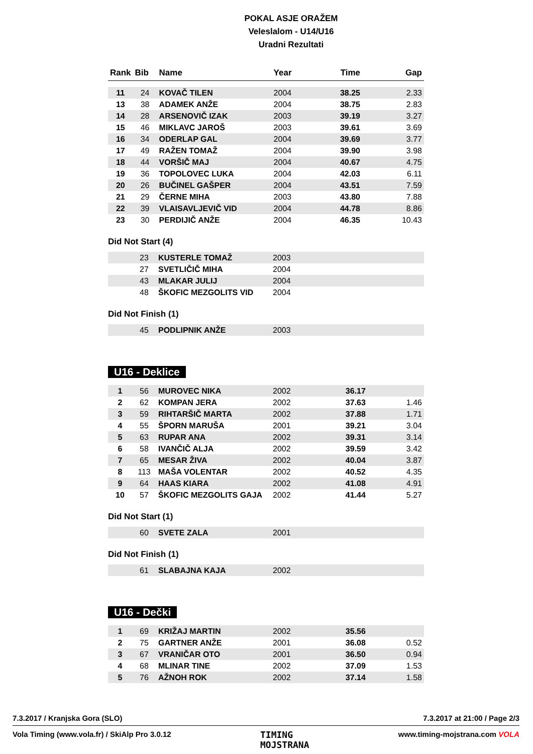POKAL ASJE ORAŽEM
Veleslalom - U14/U16
Uradni Rezultati
| Rank | Bib | Name | Year | Time | Gap |
| --- | --- | --- | --- | --- | --- |
| 11 | 24 | KOVAČ TILEN | 2004 | 38.25 | 2.33 |
| 13 | 38 | ADAMEK ANŽE | 2004 | 38.75 | 2.83 |
| 14 | 28 | ARSENOVIČ IZAK | 2003 | 39.19 | 3.27 |
| 15 | 46 | MIKLAVC JAROŠ | 2003 | 39.61 | 3.69 |
| 16 | 34 | ODERLAP GAL | 2004 | 39.69 | 3.77 |
| 17 | 49 | RAŽEN TOMAŽ | 2004 | 39.90 | 3.98 |
| 18 | 44 | VORŠIČ MAJ | 2004 | 40.67 | 4.75 |
| 19 | 36 | TOPOLOVEC LUKA | 2004 | 42.03 | 6.11 |
| 20 | 26 | BUČINEL GAŠPER | 2004 | 43.51 | 7.59 |
| 21 | 29 | ČERNE MIHA | 2003 | 43.80 | 7.88 |
| 22 | 39 | VLAISAVLJEVIČ VID | 2004 | 44.78 | 8.86 |
| 23 | 30 | PERDIJIČ ANŽE | 2004 | 46.35 | 10.43 |
Did Not Start (4)
| | 23 | KUSTERLE TOMAŽ | 2003 | | |
| | 27 | SVETLIČIČ MIHA | 2004 | | |
| | 43 | MLAKAR JULIJ | 2004 | | |
| | 48 | ŠKOFIC MEZGOLITS VID | 2004 | | |
Did Not Finish (1)
| | 45 | PODLIPNIK ANŽE | 2003 | | |
U16 - Deklice
| 1 | 56 | MUROVEC NIKA | 2002 | 36.17 | |
| 2 | 62 | KOMPAN JERA | 2002 | 37.63 | 1.46 |
| 3 | 59 | RIHTARŠIČ MARTA | 2002 | 37.88 | 1.71 |
| 4 | 55 | ŠPORN MARUŠA | 2001 | 39.21 | 3.04 |
| 5 | 63 | RUPAR ANA | 2002 | 39.31 | 3.14 |
| 6 | 58 | IVANČIČ ALJA | 2002 | 39.59 | 3.42 |
| 7 | 65 | MESAR ŽIVA | 2002 | 40.04 | 3.87 |
| 8 | 113 | MAŠA VOLENTAR | 2002 | 40.52 | 4.35 |
| 9 | 64 | HAAS KIARA | 2002 | 41.08 | 4.91 |
| 10 | 57 | ŠKOFIC MEZGOLITS GAJA | 2002 | 41.44 | 5.27 |
Did Not Start (1)
| | 60 | SVETE ZALA | 2001 | | |
Did Not Finish (1)
| | 61 | SLABAJNA KAJA | 2002 | | |
U16 - Dečki
| 1 | 69 | KRIŽAJ MARTIN | 2002 | 35.56 | |
| 2 | 75 | GARTNER ANŽE | 2001 | 36.08 | 0.52 |
| 3 | 67 | VRANIČAR OTO | 2001 | 36.50 | 0.94 |
| 4 | 68 | MLINAR TINE | 2002 | 37.09 | 1.53 |
| 5 | 76 | AŽNOH ROK | 2002 | 37.14 | 1.58 |
7.3.2017 / Kranjska Gora (SLO) 7.3.2017 at 21:00 / Page 2/3
Vola Timing (www.vola.fr) / SkiAlp Pro 3.0.12 TIMING
MOJSTRANA www.timing-mojstrana.com VOLA